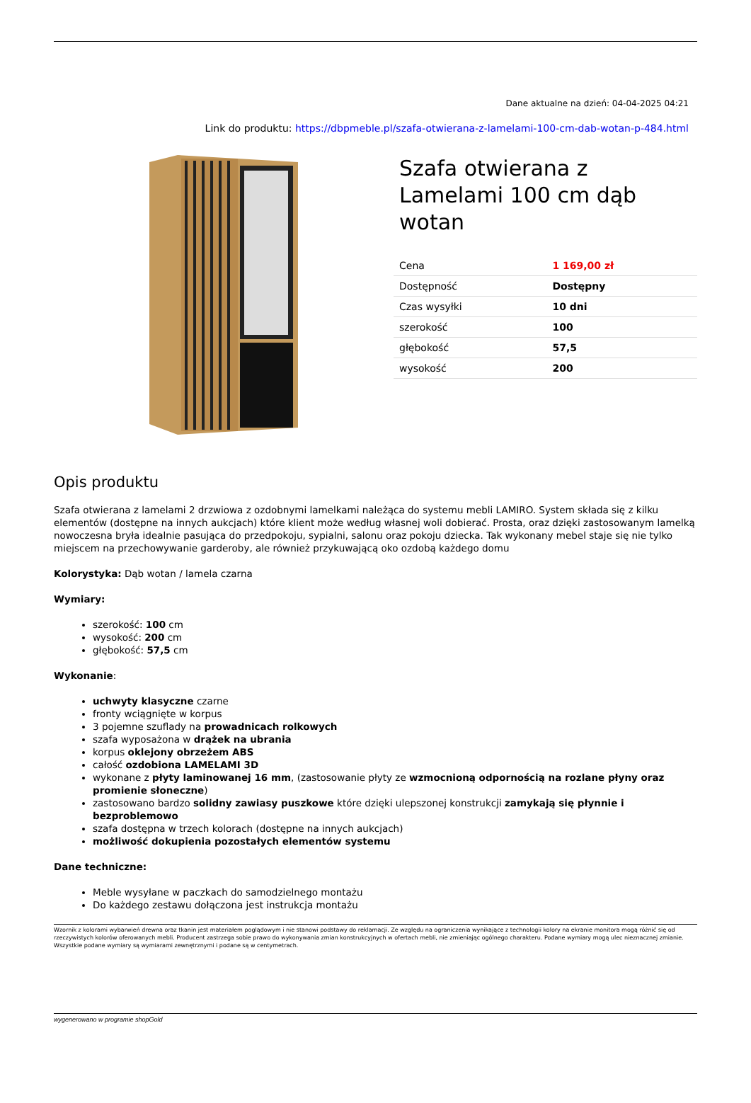Dane aktualne na dzień: 04-04-2025 04:21
Link do produktu: https://dbpmeble.pl/szafa-otwierana-z-lamelami-100-cm-dab-wotan-p-484.html
Szafa otwierana z Lamelami 100 cm dąb wotan
| Cena | 1 169,00 zł |
| Dostępność | Dostępny |
| Czas wysyłki | 10 dni |
| szerokość | 100 |
| głębokość | 57,5 |
| wysokość | 200 |
Opis produktu
Szafa otwierana z lamelami 2 drzwiowa z ozdobnymi lamelkami należąca do systemu mebli LAMIRO. System składa się z kilku elementów (dostępne na innych aukcjach) które klient może według własnej woli dobierać. Prosta, oraz dzięki zastosowanym lamelką nowoczesna bryła idealnie pasująca do przedpokoju, sypialni, salonu oraz pokoju dziecka. Tak wykonany mebel staje się nie tylko miejscem na przechowywanie garderoby, ale również przykuwającą oko ozdobą każdego domu
Kolorystyka: Dąb wotan / lamela czarna
Wymiary:
szerokość: 100 cm
wysokość: 200 cm
głębokość: 57,5 cm
Wykonanie:
uchwyty klasyczne czarne
fronty wciągnięte w korpus
3 pojemne szuflady na prowadnicach rolkowych
szafa wyposażona w drążek na ubrania
korpus oklejony obrzeżem ABS
całość ozdobiona LAMELAMI 3D
wykonane z płyty laminowanej 16 mm, (zastosowanie płyty ze wzmocnioną odpornością na rozlane płyny oraz promienie słoneczne)
zastosowano bardzo solidny zawiasy puszkowe które dzięki ulepszonej konstrukcji zamykają się płynnie i bezproblemowo
szafa dostępna w trzech kolorach (dostępne na innych aukcjach)
możliwość dokupienia pozostałych elementów systemu
Dane techniczne:
Meble wysyłane w paczkach do samodzielnego montażu
Do każdego zestawu dołączona jest instrukcja montażu
Wzornik z kolorami wybarwień drewna oraz tkanin jest materiałem poglądowym i nie stanowi podstawy do reklamacji. Ze względu na ograniczenia wynikające z technologii kolory na ekranie monitora mogą różnić się od rzeczywistych kolorów oferowanych mebli. Producent zastrzega sobie prawo do wykonywania zmian konstrukcyjnych w ofertach mebli, nie zmieniając ogólnego charakteru. Podane wymiary mogą ulec nieznacznej zmianie. Wszystkie podane wymiary są wymiarami zewnętrznymi i podane są w centymetrach.
wygenerowano w programie shopGold